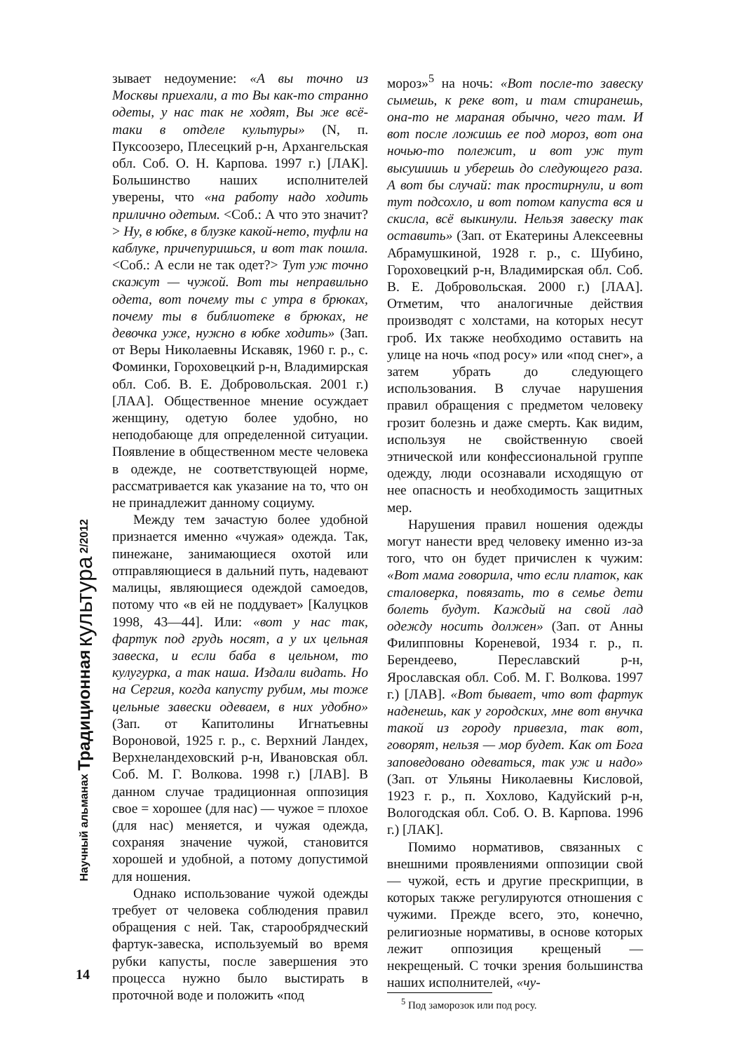Научный альманах Традиционная культура 2/2012
зывает недоумение: «А вы точно из Москвы приехали, а то Вы как-то странно одеты, у нас так не ходят, Вы же всё-таки в отделе культуры» (N, п. Пуксоозеро, Плесецкий р-н, Архангельская обл. Соб. О. Н. Карпова. 1997 г.) [ЛАК]. Большинство наших исполнителей уверены, что «на работу надо ходить прилично одетым. <Соб.: А что это значит?> Ну, в юбке, в блузке какой-нето, туфли на каблуке, причепуришься, и вот так пошла. <Соб.: А если не так одет?> Тут уж точно скажут — чужой. Вот ты неправильно одета, вот почему ты с утра в брюках, почему ты в библиотеке в брюках, не девочка уже, нужно в юбке ходить» (Зап. от Веры Николаевны Искавяк, 1960 г. р., с. Фоминки, Гороховецкий р-н, Владимирская обл. Соб. В. Е. Добровольская. 2001 г.) [ЛАА]. Общественное мнение осуждает женщину, одетую более удобно, но неподобающе для определенной ситуации. Появление в общественном месте человека в одежде, не соответствующей норме, рассматривается как указание на то, что он не принадлежит данному социуму.
Между тем зачастую более удобной признается именно «чужая» одежда. Так, пинежане, занимающиеся охотой или отправляющиеся в дальний путь, надевают малицы, являющиеся одеждой самоедов, потому что «в ей не поддувает» [Калуцков 1998, 43—44]. Или: «вот у нас так, фартук под грудь носят, а у их цельная завеска, и если баба в цельном, то кулугурка, а так наша. Издали видать. Но на Сергия, когда капусту рубим, мы тоже цельные завески одеваем, в них удобно» (Зап. от Капитолины Игнатьевны Вороновой, 1925 г. р., с. Верхний Ландех, Верхнеландеховский р-н, Ивановская обл. Соб. М. Г. Волкова. 1998 г.) [ЛАВ]. В данном случае традиционная оппозиция свое = хорошее (для нас) — чужое = плохое (для нас) меняется, и чужая одежда, сохраняя значение чужой, становится хорошей и удобной, а потому допустимой для ношения.
Однако использование чужой одежды требует от человека соблюдения правил обращения с ней. Так, старообрядческий фартук-завеска, используемый во время рубки капусты, после завершения это процесса нужно было выстирать в проточной воде и положить «под
мороз»<sup>5</sup> на ночь: «Вот после-то завеску сымешь, к реке вот, и там стиранешь, она-то не мараная обычно, чего там. И вот после ложишь ее под мороз, вот она ночью-то полежит, и вот уж тут высушишь и уберешь до следующего раза. А вот бы случай: так простирнули, и вот тут подсохло, и вот потом капуста вся и скисла, всё выкинули. Нельзя завеску так оставить» (Зап. от Екатерины Алексеевны Абрамушкиной, 1928 г. р., с. Шубино, Гороховецкий р-н, Владимирская обл. Соб. В. Е. Добровольская. 2000 г.) [ЛАА]. Отметим, что аналогичные действия производят с холстами, на которых несут гроб. Их также необходимо оставить на улице на ночь «под росу» или «под снег», а затем убрать до следующего использования. В случае нарушения правил обращения с предметом человеку грозит болезнь и даже смерть. Как видим, используя не свойственную своей этнической или конфессиональной группе одежду, люди осознавали исходящую от нее опасность и необходимость защитных мер.
Нарушения правил ношения одежды могут нанести вред человеку именно из-за того, что он будет причислен к чужим: «Вот мама говорила, что если платок, как сталоверка, повязать, то в семье дети болеть будут. Каждый на свой лад одежду носить должен» (Зап. от Анны Филипповны Кореневой, 1934 г. р., п. Берендеево, Переславский р-н, Ярославская обл. Соб. М. Г. Волкова. 1997 г.) [ЛАВ]. «Вот бывает, что вот фартук наденешь, как у городских, мне вот внучка такой из городу привезла, так вот, говорят, нельзя — мор будет. Как от Бога заповедовано одеваться, так уж и надо» (Зап. от Ульяны Николаевны Кисловой, 1923 г. р., п. Хохлово, Кадуйский р-н, Вологодская обл. Соб. О. В. Карпова. 1996 г.) [ЛАК].
Помимо нормативов, связанных с внешними проявлениями оппозиции свой — чужой, есть и другие прескрипции, в которых также регулируются отношения с чужими. Прежде всего, это, конечно, религиозные нормативы, в основе которых лежит оппозиция крещеный — некрещеный. С точки зрения большинства наших исполнителей, «чу-
<sup>5</sup> Под заморозок или под росу.
14